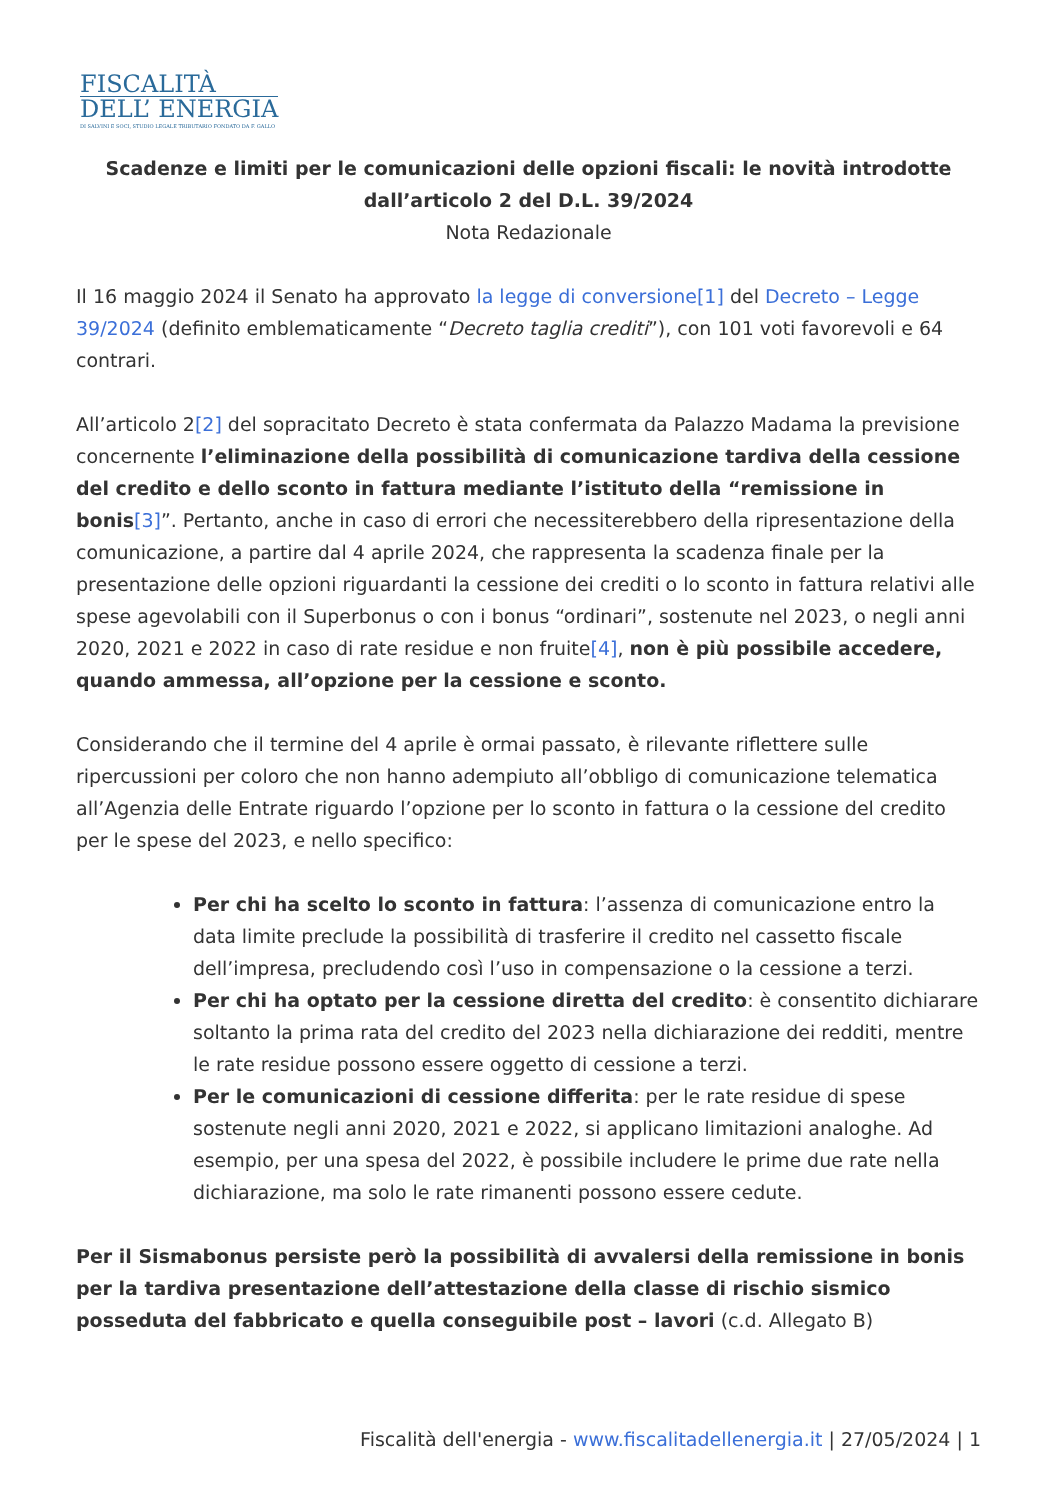FISCALITÀ
DELL’ ENERGIA
DI SALVINI E SOCI, STUDIO LEGALE TRIBUTARIO FONDATO DA F. GALLO
Scadenze e limiti per le comunicazioni delle opzioni fiscali: le novità introdotte dall’articolo 2 del D.L. 39/2024
Nota Redazionale
Il 16 maggio 2024 il Senato ha approvato la legge di conversione[1] del Decreto – Legge 39/2024 (definito emblematicamente “Decreto taglia crediti”), con 101 voti favorevoli e 64 contrari.
All’articolo 2[2] del sopracitato Decreto è stata confermata da Palazzo Madama la previsione concernente l’eliminazione della possibilità di comunicazione tardiva della cessione del credito e dello sconto in fattura mediante l’istituto della “remissione in bonis[3]”. Pertanto, anche in caso di errori che necessiterebbero della ripresentazione della comunicazione, a partire dal 4 aprile 2024, che rappresenta la scadenza finale per la presentazione delle opzioni riguardanti la cessione dei crediti o lo sconto in fattura relativi alle spese agevolabili con il Superbonus o con i bonus “ordinari”, sostenute nel 2023, o negli anni 2020, 2021 e 2022 in caso di rate residue e non fruite[4], non è più possibile accedere, quando ammessa, all’opzione per la cessione e sconto.
Considerando che il termine del 4 aprile è ormai passato, è rilevante riflettere sulle ripercussioni per coloro che non hanno adempiuto all’obbligo di comunicazione telematica all’Agenzia delle Entrate riguardo l’opzione per lo sconto in fattura o la cessione del credito per le spese del 2023, e nello specifico:
Per chi ha scelto lo sconto in fattura: l’assenza di comunicazione entro la data limite preclude la possibilità di trasferire il credito nel cassetto fiscale dell’impresa, precludendo così l’uso in compensazione o la cessione a terzi.
Per chi ha optato per la cessione diretta del credito: è consentito dichiarare soltanto la prima rata del credito del 2023 nella dichiarazione dei redditi, mentre le rate residue possono essere oggetto di cessione a terzi.
Per le comunicazioni di cessione differita: per le rate residue di spese sostenute negli anni 2020, 2021 e 2022, si applicano limitazioni analoghe. Ad esempio, per una spesa del 2022, è possibile includere le prime due rate nella dichiarazione, ma solo le rate rimanenti possono essere cedute.
Per il Sismabonus persiste però la possibilità di avvalersi della remissione in bonis per la tardiva presentazione dell’attestazione della classe di rischio sismico posseduta del fabbricato e quella conseguibile post – lavori (c.d. Allegato B)
Fiscalità dell'energia - www.fiscalitadellenergia.it | 27/05/2024 | 1